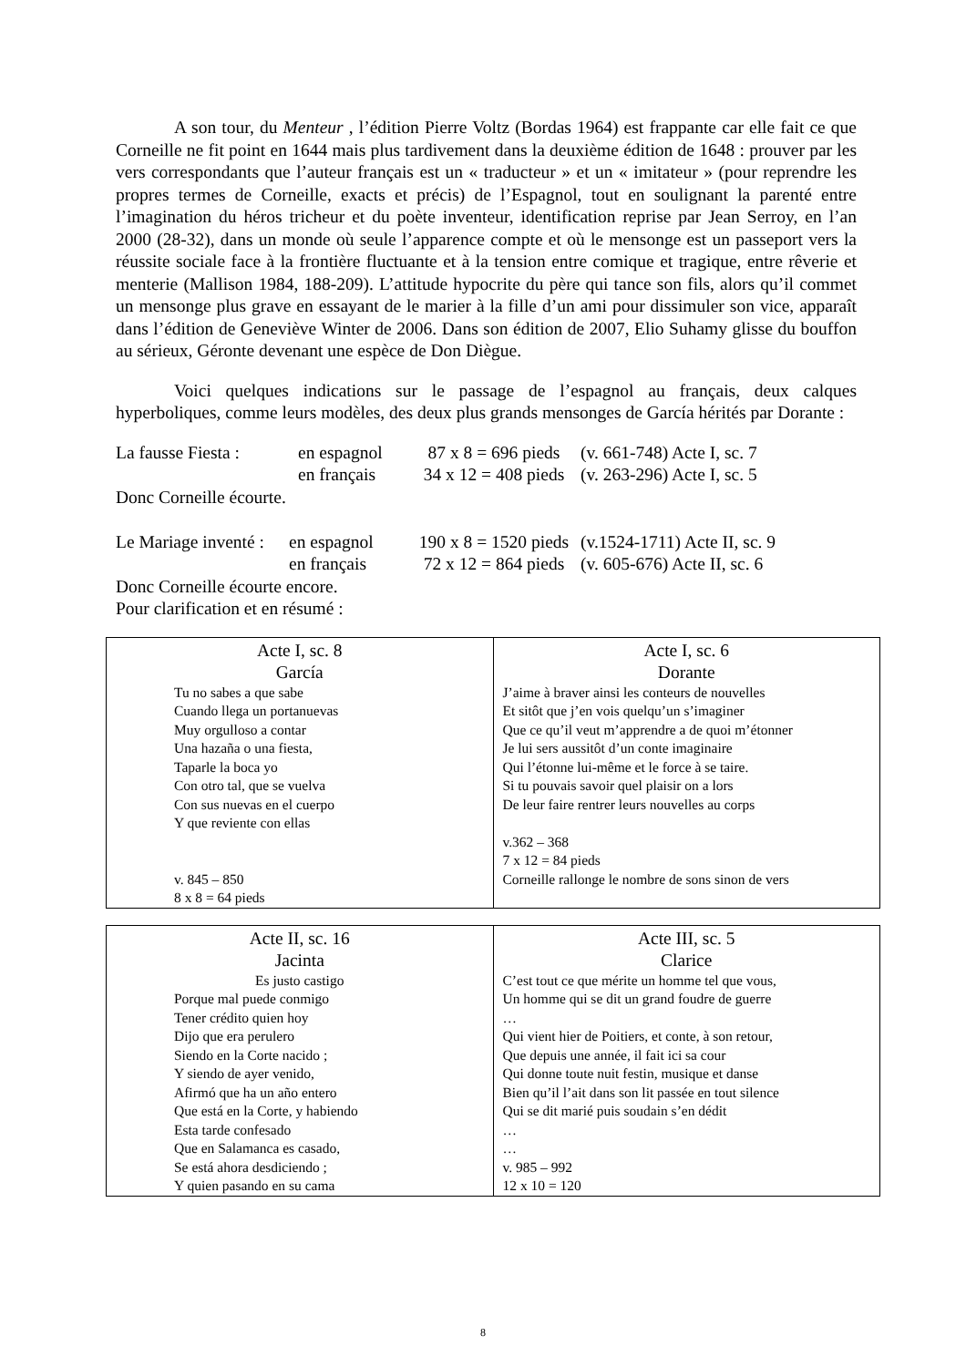A son tour, du Menteur , l’édition Pierre Voltz (Bordas 1964) est frappante car elle fait ce que Corneille ne fit point en 1644 mais plus tardivement dans la deuxième édition de 1648 : prouver par les vers correspondants que l’auteur français est un « traducteur » et un « imitateur » (pour reprendre les propres termes de Corneille, exacts et précis) de l’Espagnol, tout en soulignant la parenté entre l’imagination du héros tricheur et du poète inventeur, identification reprise par Jean Serroy, en l’an 2000 (28-32), dans un monde où seule l’apparence compte et où le mensonge est un passeport vers la réussite sociale face à la frontière fluctuante et à la tension entre comique et tragique, entre rêverie et menterie (Mallison 1984, 188-209). L’attitude hypocrite du père qui tance son fils, alors qu’il commet un mensonge plus grave en essayant de le marier à la fille d’un ami pour dissimuler son vice, apparaît dans l’édition de Geneviève Winter de 2006. Dans son édition de 2007, Elio Suhamy glisse du bouffon au sérieux, Géronte devenant une espèce de Don Diègue.
Voici quelques indications sur le passage de l’espagnol au français, deux calques hyperboliques, comme leurs modèles, des deux plus grands mensonges de García hérités par Dorante :
| La fausse Fiesta : | en espagnol | 87 x 8 = 696 pieds | (v. 661-748) Acte I, sc. 7 |
| | en français | 34 x 12 = 408 pieds | (v. 263-296) Acte I, sc. 5 |
Donc Corneille écourte.
| Le Mariage inventé : | en espagnol | 190 x 8 = 1520 pieds | (v.1524-1711) Acte II, sc. 9 |
| | en français | 72 x 12 = 864 pieds | (v. 605-676) Acte II, sc. 6 |
Donc Corneille écourte encore.
Pour clarification et en résumé :
| Acte I, sc. 8 García Tu no sabes a que sabe Cuando llega un portanuevas Muy orgulloso a contar Una hazaña o una fiesta, Taparle la boca yo Con otro tal, que se vuelva Con sus nuevas en el cuerpo Y que reviente con ellas v. 845 – 850 8 x 8 = 64 pieds | Acte I, sc. 6 Dorante J’aime à braver ainsi les conteurs de nouvelles Et sitôt que j’en vois quelqu’un s’imaginer Que ce qu’il veut m’apprendre a de quoi m’étonner Je lui sers aussitôt d’un conte imaginaire Qui l’étonne lui-même et le force à se taire. Si tu pouvais savoir quel plaisir on a lors De leur faire rentrer leurs nouvelles au corps v.362 – 368 7 x 12 = 84 pieds Corneille rallonge le nombre de sons sinon de vers |
| Acte II, sc. 16 Jacinta Es justo castigo Porque mal puede conmigo Tener crédito quien hoy Dijo que era perulero Siendo en la Corte nacido ; Y siendo de ayer venido, Afirmó que ha un año entero Que está en la Corte, y habiendo Esta tarde confesado Que en Salamanca es casado, Se está ahora desdiciendo ; Y quien pasando en su cama | Acte III, sc. 5 Clarice C’est tout ce que mérite un homme tel que vous, Un homme qui se dit un grand foudre de guerre … Qui vient hier de Poitiers, et conte, à son retour, Que depuis une année, il fait ici sa cour Qui donne toute nuit festin, musique et danse Bien qu’il l’ait dans son lit passée en tout silence Qui se dit marié puis soudain s’en dédit … … v. 985 – 992 12 x 10 = 120 |
8